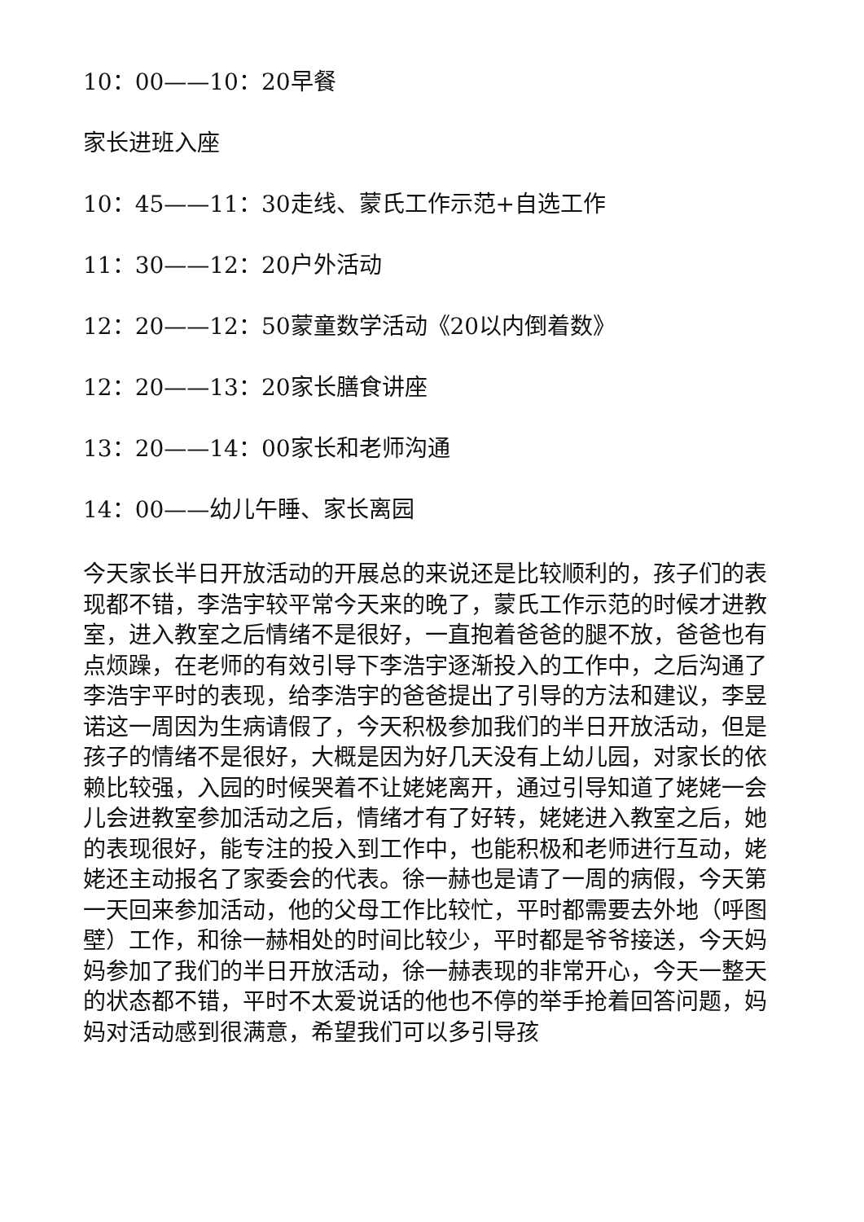10：00——10：20早餐
家长进班入座
10：45——11：30走线、蒙氏工作示范+自选工作
11：30——12：20户外活动
12：20——12：50蒙童数学活动《20以内倒着数》
12：20——13：20家长膳食讲座
13：20——14：00家长和老师沟通
14：00——幼儿午睡、家长离园
今天家长半日开放活动的开展总的来说还是比较顺利的，孩子们的表现都不错，李浩宇较平常今天来的晚了，蒙氏工作示范的时候才进教室，进入教室之后情绪不是很好，一直抱着爸爸的腿不放，爸爸也有点烦躁，在老师的有效引导下李浩宇逐渐投入的工作中，之后沟通了李浩宇平时的表现，给李浩宇的爸爸提出了引导的方法和建议，李昱诺这一周因为生病请假了，今天积极参加我们的半日开放活动，但是孩子的情绪不是很好，大概是因为好几天没有上幼儿园，对家长的依赖比较强，入园的时候哭着不让姥姥离开，通过引导知道了姥姥一会儿会进教室参加活动之后，情绪才有了好转，姥姥进入教室之后，她的表现很好，能专注的投入到工作中，也能积极和老师进行互动，姥姥还主动报名了家委会的代表。徐一赫也是请了一周的病假，今天第一天回来参加活动，他的父母工作比较忙，平时都需要去外地（呼图壁）工作，和徐一赫相处的时间比较少，平时都是爷爷接送，今天妈妈参加了我们的半日开放活动，徐一赫表现的非常开心，今天一整天的状态都不错，平时不太爱说话的他也不停的举手抢着回答问题，妈妈对活动感到很满意，希望我们可以多引导孩